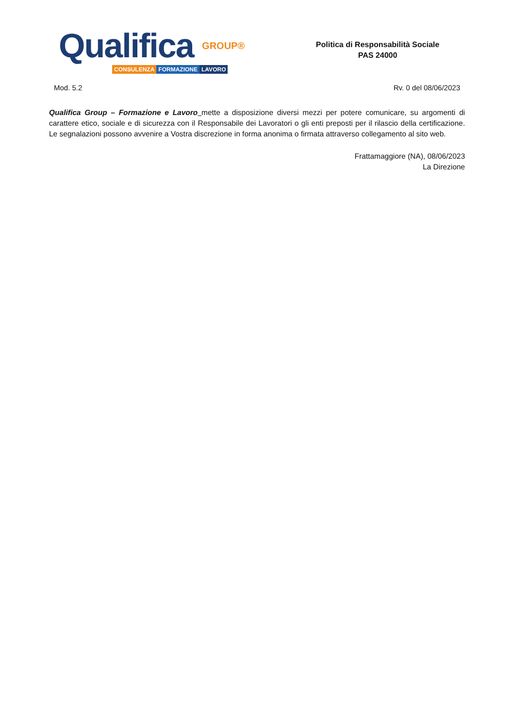Qualifica GROUP®
CONSULENZA FORMAZIONE LAVORO
Politica di Responsabilità Sociale
PAS 24000
Mod. 5.2 Rv. 0 del 08/06/2023
Qualifica Group – Formazione e Lavoro mette a disposizione diversi mezzi per potere comunicare, su argomenti di carattere etico, sociale e di sicurezza con il Responsabile dei Lavoratori o gli enti preposti per il rilascio della certificazione. Le segnalazioni possono avvenire a Vostra discrezione in forma anonima o firmata attraverso collegamento al sito web.
Frattamaggiore (NA), 08/06/2023
La Direzione